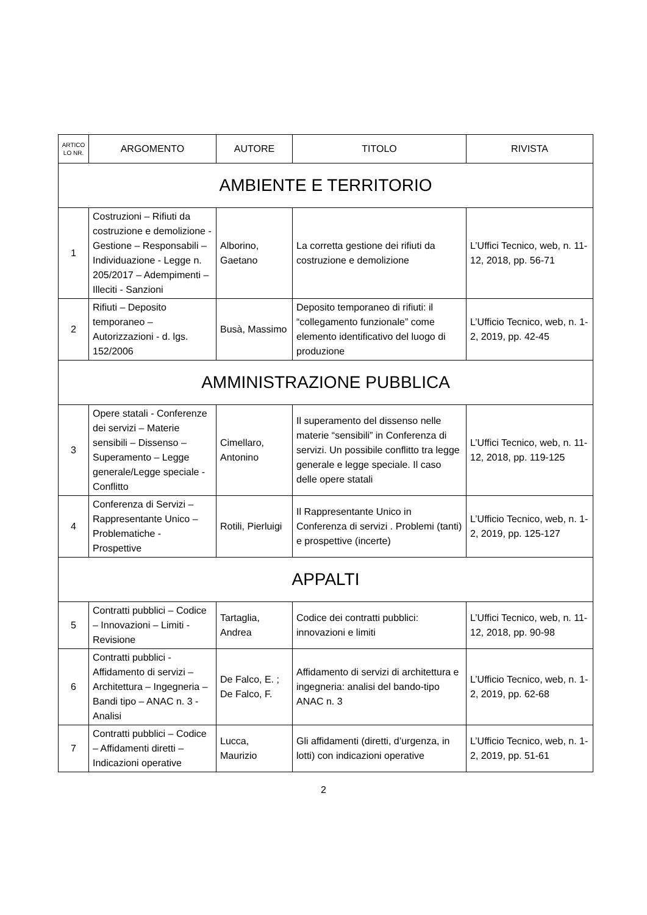| ARTICO LO NR. | ARGOMENTO | AUTORE | TITOLO | RIVISTA |
| --- | --- | --- | --- | --- |
| AMBIENTE E TERRITORIO | | | | |
| 1 | Costruzioni – Rifiuti da costruzione e demolizione - Gestione – Responsabili – Individuazione - Legge n. 205/2017 – Adempimenti – Illeciti - Sanzioni | Alborino, Gaetano | La corretta gestione dei rifiuti da costruzione e demolizione | L’Uffici Tecnico, web, n. 11-12, 2018, pp. 56-71 |
| 2 | Rifiuti – Deposito temporaneo – Autorizzazioni - d. lgs. 152/2006 | Busà, Massimo | Deposito temporaneo di rifiuti: il “collegamento funzionale” come elemento identificativo del luogo di produzione | L’Ufficio Tecnico, web, n. 1-2, 2019, pp. 42-45 |
| AMMINISTRAZIONE PUBBLICA | | | | |
| 3 | Opere statali - Conferenze dei servizi – Materie sensibili – Dissenso – Superamento – Legge generale/Legge speciale - Conflitto | Cimellaro, Antonino | Il superamento del dissenso nelle materie “sensibili” in Conferenza di servizi. Un possibile conflitto tra legge generale e legge speciale. Il caso delle opere statali | L’Uffici Tecnico, web, n. 11-12, 2018, pp. 119-125 |
| 4 | Conferenza di Servizi – Rappresentante Unico – Problematiche - Prospettive | Rotili, Pierluigi | Il Rappresentante Unico in Conferenza di servizi . Problemi (tanti) e prospettive (incerte) | L’Ufficio Tecnico, web, n. 1-2, 2019, pp. 125-127 |
| APPALTI | | | | |
| 5 | Contratti pubblici – Codice – Innovazioni – Limiti - Revisione | Tartaglia, Andrea | Codice dei contratti pubblici: innovazioni e limiti | L’Uffici Tecnico, web, n. 11-12, 2018, pp. 90-98 |
| 6 | Contratti pubblici - Affidamento di servizi – Architettura – Ingegneria – Bandi tipo – ANAC n. 3 - Analisi | De Falco, E. ; De Falco, F. | Affidamento di servizi di architettura e ingegneria: analisi del bando-tipo ANAC n. 3 | L’Ufficio Tecnico, web, n. 1-2, 2019, pp. 62-68 |
| 7 | Contratti pubblici – Codice – Affidamenti diretti – Indicazioni operative | Lucca, Maurizio | Gli affidamenti (diretti, d’urgenza, in lotti) con indicazioni operative | L’Ufficio Tecnico, web, n. 1-2, 2019, pp. 51-61 |
2